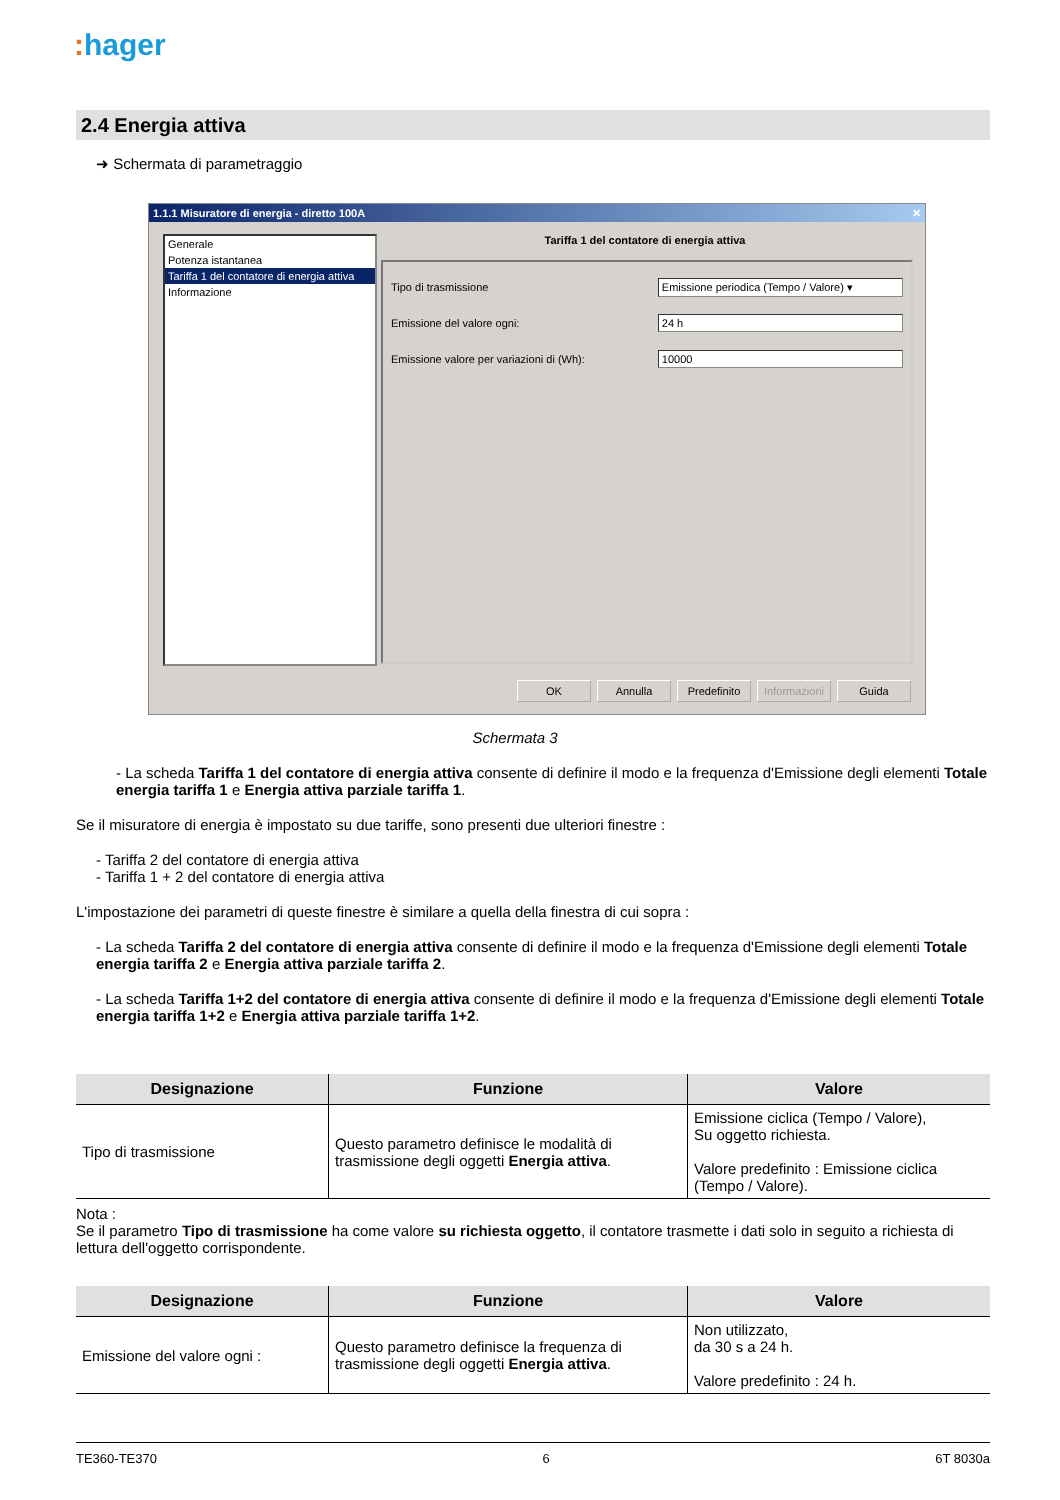: hager
2.4 Energia attiva
➜ Schermata di parametraggio
1.1.1 Misuratore di energia - diretto 100A ✕
Generale
Potenza istantanea
Tariffa 1 del contatore di energia attiva
Informazione
Tariffa 1 del contatore di energia attiva
Tipo di trasmissione Emissione periodica (Tempo / Valore) ▾
Emissione del valore ogni: 24 h
Emissione valore per variazioni di (Wh): 10000
OK Annulla Predefinito
Informazioni
Guida
Schermata 3
- La scheda Tariffa 1 del contatore di energia attiva consente di definire il modo e la frequenza d'Emissione degli elementi Totale energia tariffa 1 e Energia attiva parziale tariffa 1.
Se il misuratore di energia è impostato su due tariffe, sono presenti due ulteriori finestre :
- Tariffa 2 del contatore di energia attiva
- Tariffa 1 + 2 del contatore di energia attiva
L'impostazione dei parametri di queste finestre è similare a quella della finestra di cui sopra :
- La scheda Tariffa 2 del contatore di energia attiva consente di definire il modo e la frequenza d'Emissione degli elementi Totale energia tariffa 2 e Energia attiva parziale tariffa 2.
- La scheda Tariffa 1+2 del contatore di energia attiva consente di definire il modo e la frequenza d'Emissione degli elementi Totale energia tariffa 1+2 e Energia attiva parziale tariffa 1+2.
| Designazione | Funzione | Valore |
| --- | --- | --- |
| Tipo di trasmissione | Questo parametro definisce le modalità di trasmissione degli oggetti Energia attiva . | Emissione ciclica (Tempo / Valore), Su oggetto richiesta. Valore predefinito : Emissione ciclica (Tempo / Valore). |
Nota :
Se il parametro Tipo di trasmissione ha come valore su richiesta oggetto, il contatore trasmette i dati solo in seguito a richiesta di lettura dell'oggetto corrispondente.
| Designazione | Funzione | Valore |
| --- | --- | --- |
| Emissione del valore ogni : | Questo parametro definisce la frequenza di trasmissione degli oggetti Energia attiva . | Non utilizzato, da 30 s a 24 h. Valore predefinito : 24 h. |
TE360-TE370 6 6T 8030a